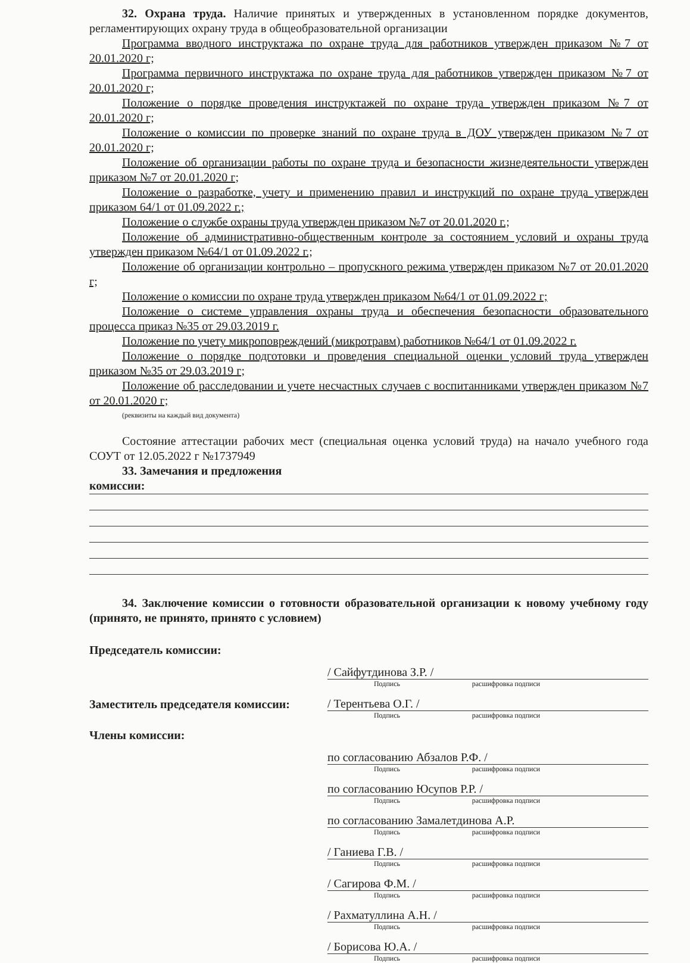32. Охрана труда. Наличие принятых и утвержденных в установленном порядке документов, регламентирующих охрану труда в общеобразовательной организации
Программа вводного инструктажа по охране труда для работников утвержден приказом №7 от 20.01.2020 г;
Программа первичного инструктажа по охране труда для работников утвержден приказом №7 от 20.01.2020 г;
Положение о порядке проведения инструктажей по охране труда утвержден приказом №7 от 20.01.2020 г;
Положение о комиссии по проверке знаний по охране труда в ДОУ утвержден приказом №7 от 20.01.2020 г;
Положение об организации работы по охране труда и безопасности жизнедеятельности утвержден приказом №7 от 20.01.2020 г;
Положение о разработке, учету и применению правил и инструкций по охране труда утвержден приказом 64/1 от 01.09.2022 г.;
Положение о службе охраны труда утвержден приказом №7 от 20.01.2020 г.;
Положение об административно-общественным контроле за состоянием условий и охраны труда утвержден приказом №64/1 от 01.09.2022 г.;
Положение об организации контрольно – пропускного режима утвержден приказом №7 от 20.01.2020 г;
Положение о комиссии по охране труда утвержден приказом №64/1 от 01.09.2022 г;
Положение о системе управления охраны труда и обеспечения безопасности образовательного процесса приказ №35 от 29.03.2019 г.
Положение по учету микроповреждений (микротравм) работников №64/1 от 01.09.2022 г.
Положение о порядке подготовки и проведения специальной оценки условий труда утвержден приказом №35 от 29.03.2019 г;
Положение об расследовании и учете несчастных случаев с воспитанниками утвержден приказом №7 от 20.01.2020 г;
(реквизиты на каждый вид документа)
Состояние аттестации рабочих мест (специальная оценка условий труда) на начало учебного года СОУТ от 12.05.2022 г №1737949
33. Замечания и предложения
комиссии:
34. Заключение комиссии о готовности образовательной организации к новому учебному году (принято, не принято, принято с условием)
Председатель комиссии:
/ Сайфутдинова З.Р. /
Подпись расшифровка подписи
Заместитель председателя комиссии:
/ Терентьева О.Г. /
Подпись расшифровка подписи
Члены комиссии:
по согласованию Абзалов Р.Ф. /
Подпись расшифровка подписи
по согласованию Юсупов Р.Р. /
Подпись расшифровка подписи
по согласованию Замалетдинова А.Р.
Подпись расшифровка подписи
/ Ганиева Г.В. /
Подпись расшифровка подписи
/ Сагирова Ф.М. /
Подпись расшифровка подписи
/ Рахматуллина А.Н. /
Подпись расшифровка подписи
/ Борисова Ю.А. /
Подпись расшифровка подписи